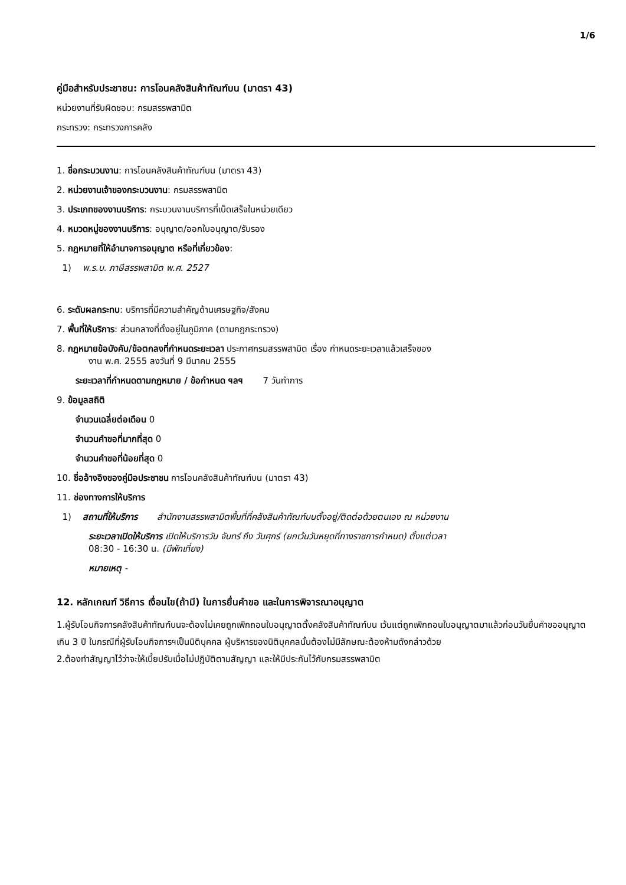1/6
คู่มือสำหรับประชาชน: การโอนคลังสินค้าทัณฑ์บน (มาตรา 43)
หน่วยงานที่รับผิดชอบ: กรมสรรพสามิต
กระทรวง: กระทรวงการคลัง
1. ชื่อกระบวนงาน: การโอนคลังสินค้าทัณฑ์บน (มาตรา 43)
2. หน่วยงานเจ้าของกระบวนงาน: กรมสรรพสามิต
3. ประเภทของงานบริการ: กระบวนงานบริการที่เบ็ดเสร็จในหน่วยเดียว
4. หมวดหมู่ของงานบริการ: อนุญาต/ออกใบอนุญาต/รับรอง
5. กฎหมายที่ให้อำนาจการอนุญาต หรือที่เกี่ยวข้อง:
1) พ.ร.บ. ภาษีสรรพสามิต พ.ศ. 2527
6. ระดับผลกระทบ: บริการที่มีความสำคัญด้านเศรษฐกิจ/สังคม
7. พื้นที่ให้บริการ: ส่วนกลางที่ตั้งอยู่ในภูมิภาค (ตามกฎกระทรวง)
8. กฎหมายข้อบังคับ/ข้อตกลงที่กำหนดระยะเวลา ประกาศกรมสรรพสามิต เรื่อง กำหนดระยะเวลาแล้วเสร็จของ
งาน พ.ศ. 2555 ลงวันที่ 9 มีนาคม 2555
ระยะเวลาที่กำหนดตามกฎหมาย / ข้อกำหนด ฯลฯ 7 วันทำการ
9. ข้อมูลสถิติ
จำนวนเฉลี่ยต่อเดือน 0
จำนวนคำขอที่มากที่สุด 0
จำนวนคำขอที่น้อยที่สุด 0
10. ชื่ออ้างอิงของคู่มือประชาชน การโอนคลังสินค้าทัณฑ์บน (มาตรา 43)
11. ช่องทางการให้บริการ
1) สถานที่ให้บริการ สำนักงานสรรพสามิตพื้นที่ที่คลังสินค้าทัณฑ์บนตั้งอยู่/ติดต่อด้วยตนเอง ณ หน่วยงาน
ระยะเวลาเปิดให้บริการ เปิดให้บริการวัน จันทร์ ถึง วันศุกร์ (ยกเว้นวันหยุดที่ทางราชการกำหนด) ตั้งแต่เวลา
08:30 - 16:30 น. (มีพักเที่ยง)
หมายเหตุ -
12. หลักเกณฑ์ วิธีการ เงื่อนไข(ถ้ามี) ในการยื่นคำขอ และในการพิจารณาอนุญาต
1.ผู้รับโอนกิจการคลังสินค้าทัณฑ์บนจะต้องไม่เคยถูกเพิกถอนใบอนุญาตตั้งคลังสินค้าทัณฑ์บน เว้นแต่ถูกเพิกถอนใบอนุญาตมาแล้วก่อนวันยื่นคำขออนุญาตเกิน 3 ปี ในกรณีที่ผู้รับโอนกิจการฯเป็นนิติบุคคล ผู้บริหารของนิติบุคคลนั้นต้องไม่มีลักษณะต้องห้ามดังกล่าวด้วย
2.ต้องทำสัญญาไว้ว่าจะให้เบี้ยปรับเมื่อไม่ปฏิบัติตามสัญญา และให้มีประกันไว้กับกรมสรรพสามิต